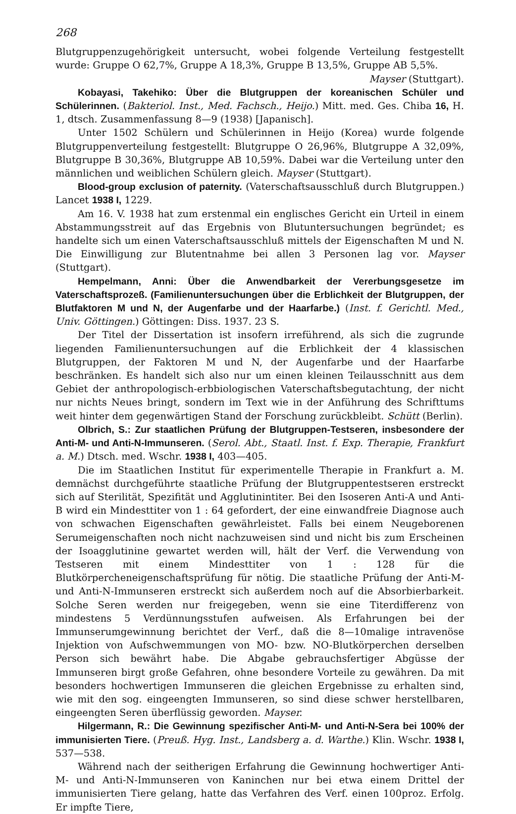268
Blutgruppenzugehörigkeit untersucht, wobei folgende Verteilung festgestellt wurde: Gruppe O 62,7%, Gruppe A 18,3%, Gruppe B 13,5%, Gruppe AB 5,5%.
Mayser (Stuttgart).
Kobayasi, Takehiko: Über die Blutgruppen der koreanischen Schüler und Schülerinnen. (Bakteriol. Inst., Med. Fachsch., Heijo.) Mitt. med. Ges. Chiba 16, H. 1, dtsch. Zusammenfassung 8—9 (1938) [Japanisch].
Unter 1502 Schülern und Schülerinnen in Heijo (Korea) wurde folgende Blutgruppenverteilung festgestellt: Blutgruppe O 26,96%, Blutgruppe A 32,09%, Blutgruppe B 30,36%, Blutgruppe AB 10,59%. Dabei war die Verteilung unter den männlichen und weiblichen Schülern gleich. Mayser (Stuttgart).
Blood-group exclusion of paternity. (Vaterschaftsausschluß durch Blutgruppen.) Lancet 1938 I, 1229.
Am 16. V. 1938 hat zum erstenmal ein englisches Gericht ein Urteil in einem Abstammungsstreit auf das Ergebnis von Blutuntersuchungen begründet; es handelte sich um einen Vaterschaftsausschluß mittels der Eigenschaften M und N. Die Einwilligung zur Blutentnahme bei allen 3 Personen lag vor. Mayser (Stuttgart).
Hempelmann, Anni: Über die Anwendbarkeit der Vererbungsgesetze im Vaterschaftsprozeß. (Familienuntersuchungen über die Erblichkeit der Blutgruppen, der Blutfaktoren M und N, der Augenfarbe und der Haarfarbe.) (Inst. f. Gerichtl. Med., Univ. Göttingen.) Göttingen: Diss. 1937. 23 S.
Der Titel der Dissertation ist insofern irreführend, als sich die zugrunde liegenden Familienuntersuchungen auf die Erblichkeit der 4 klassischen Blutgruppen, der Faktoren M und N, der Augenfarbe und der Haarfarbe beschränken. Es handelt sich also nur um einen kleinen Teilausschnitt aus dem Gebiet der anthropologisch-erbbiologischen Vaterschaftsbegutachtung, der nicht nur nichts Neues bringt, sondern im Text wie in der Anführung des Schrifttums weit hinter dem gegenwärtigen Stand der Forschung zurückbleibt. Schütt (Berlin).
Olbrich, S.: Zur staatlichen Prüfung der Blutgruppen-Testseren, insbesondere der Anti-M- und Anti-N-Immunseren. (Serol. Abt., Staatl. Inst. f. Exp. Therapie, Frankfurt a. M.) Dtsch. med. Wschr. 1938 I, 403—405.
Die im Staatlichen Institut für experimentelle Therapie in Frankfurt a. M. demnächst durchgeführte staatliche Prüfung der Blutgruppentestseren erstreckt sich auf Sterilität, Spezifität und Agglutinintiter. Bei den Isoseren Anti-A und Anti-B wird ein Mindesttiter von 1 : 64 gefordert, der eine einwandfreie Diagnose auch von schwachen Eigenschaften gewährleistet. Falls bei einem Neugeborenen Serumeigenschaften noch nicht nachzuweisen sind und nicht bis zum Erscheinen der Isoagglutinine gewartet werden will, hält der Verf. die Verwendung von Testseren mit einem Mindesttiter von 1 : 128 für die Blutkörpercheneigenschaftsprüfung für nötig. Die staatliche Prüfung der Anti-M- und Anti-N-Immunseren erstreckt sich außerdem noch auf die Absorbierbarkeit. Solche Seren werden nur freigegeben, wenn sie eine Titerdifferenz von mindestens 5 Verdünnungsstufen aufweisen. Als Erfahrungen bei der Immunserumgewinnung berichtet der Verf., daß die 8—10malige intravenöse Injektion von Aufschwemmungen von MO- bzw. NO-Blutkörperchen derselben Person sich bewährt habe. Die Abgabe gebrauchsfertiger Abgüsse der Immunseren birgt große Gefahren, ohne besondere Vorteile zu gewähren. Da mit besonders hochwertigen Immunseren die gleichen Ergebnisse zu erhalten sind, wie mit den sog. eingeengten Immunseren, so sind diese schwer herstellbaren, eingeengten Seren überflüssig geworden. Mayser.
Hilgermann, R.: Die Gewinnung spezifischer Anti-M- und Anti-N-Sera bei 100% der immunisierten Tiere. (Preuß. Hyg. Inst., Landsberg a. d. Warthe.) Klin. Wschr. 1938 I, 537—538.
Während nach der seitherigen Erfahrung die Gewinnung hochwertiger Anti-M- und Anti-N-Immunseren von Kaninchen nur bei etwa einem Drittel der immunisierten Tiere gelang, hatte das Verfahren des Verf. einen 100proz. Erfolg. Er impfte Tiere,